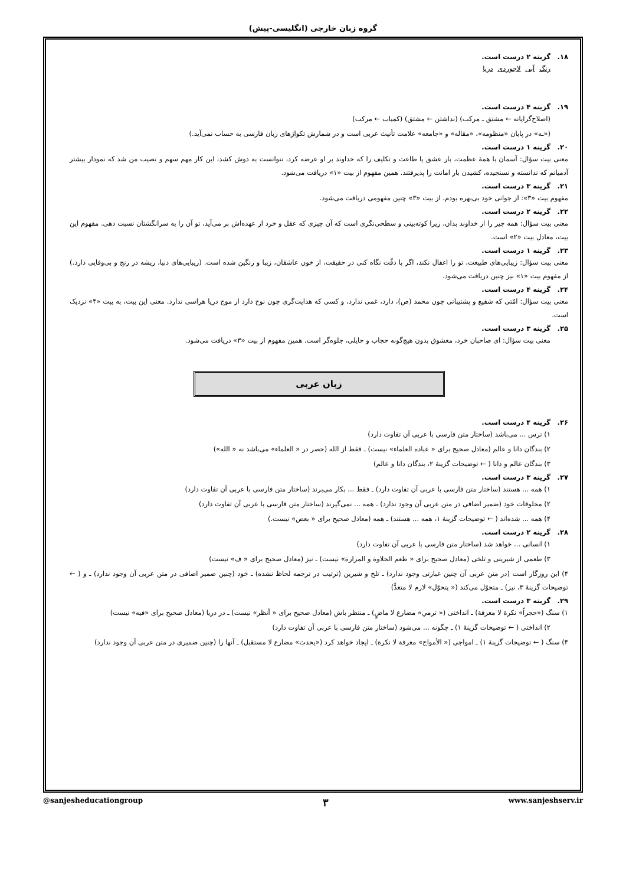گروه زبان خارجی (انگلیسی-پیش)
۱۸. گزینه ۲ درست است.
رنگ آبی لاجوردی دریا
۱۹. گزینه ۴ درست است.
(اصلاح‌گرایانه ← مشتق ـ مرکب) (نداشتن ← مشتق) (کمیاب ← مرکب)
(«ـه» در پایان «منظومه»، «مقاله» و «جامعه» علامت تأنیث عربی است و در شمارش تکواژهای زبان فارسی به حساب نمی‌آید.)
۲۰. گزینه ۱ درست است.
معنی بیت سؤال: آسمان با همهٔ عظمت، بار عشق یا طاعت و تکلیف را که خداوند بر او عرضه کرد، نتوانست به دوش کشد، این کار مهم سهم و نصیب من شد که نمودار بیشتر آدمیانم که ندانسته و نسنجیده، کشیدن بار امانت را پذیرفتند. همین مفهوم از بیت «۱» دریافت می‌شود.
۲۱. گزینه ۳ درست است.
مفهوم بیت «۳»: از جوانی خود بی‌بهره بودم. از بیت «۳» چنین مفهومی دریافت می‌شود.
۲۲. گزینه ۲ درست است.
معنی بیت سؤال: همه چیز را از خداوند بدان، زیرا کوته‌بینی و سطحی‌نگری است که آن چیزی که عقل و خرد از عهده‌اش بر می‌آید، تو آن را به سرانگشتان نسبت دهی. مفهوم این بیت، معادل بیت «۲» است.
۲۳. گزینه ۱ درست است.
معنی بیت سؤال: زیبایی‌های طبیعت، تو را اغفال نکند، اگر با دقّت نگاه کنی در حقیقت، از خون عاشقان، زیبا و رنگین شده است. (زیبایی‌های دنیا، ریشه در رنج و بی‌وفایی دارد.) از مفهوم بیت «۱» نیز چنین دریافت می‌شود.
۲۴. گزینه ۴ درست است.
معنی بیت سؤال: امّتی که شفیع و پشتیبانی چون محمد (ص)، دارد، غمی ندارد، و کسی که هدایت‌گری چون نوح دارد از موج دریا هراسی ندارد. معنی این بیت، به بیت «۴» نزدیک است.
۲۵. گزینه ۳ درست است.
معنی بیت سؤال: ای صاحبان خرد، معشوق بدون هیچ‌گونه حجاب و حایلی، جلوه‌گر است. همین مفهوم از بیت «۳» دریافت می‌شود.
زبان عربی
۲۶. گزینه ۴ درست است.
۱) ترس ... می‌باشد (ساختار متن فارسی با عربی آن تفاوت دارد)
۲) بندگان دانا و عالم (معادل صحیح برای « عباده العلماء» نیست) ـ فقط از الله (حصر در « العلماء» می‌باشد نه « الله»)
۳) بندگان عالم و دانا ( ← توضیحات گزینهٔ ۲، بندگان دانا و عالم)
۲۷. گزینه ۳ درست است.
۱) همه ... هستند (ساختار متن فارسی با عربی آن تفاوت دارد) ـ فقط ... بکار می‌برند (ساختار متن فارسی با عربی آن تفاوت دارد)
۲) مخلوقات خود (ضمیر اضافی در متن عربی آن وجود ندارد) ـ همه ... نمی‌گیرند (ساختار متن فارسی با عربی آن تفاوت دارد)
۴) همه ... شده‌اند ( ← توضیحات گزینهٔ ۱، همه ... هستند) ـ همه (معادل صحیح برای « بعض» نیست.)
۲۸. گزینه ۲ درست است.
۱) انسانی ... خواهد شد (ساختار متن فارسی با عربی آن تفاوت دارد)
۳) طعمی از شیرینی و تلخی (معادل صحیح برای « طعم الحلاوة و المرارة» نیست) ـ نیز (معادل صحیح برای « ف» نیست)
۴) این روزگار است (در متن عربی آن چنین عبارتی وجود ندارد) ـ تلخ و شیرین (ترتیب در ترجمه لحاظ نشده) ـ خود (چنین ضمیر اضافی در متن عربی آن وجود ندارد) ـ و ( ← توضیحات گزینهٔ ۳، نیز) ـ متحوّل می‌کند (« یتحوّل» لازم لا متعدٍّ)
۲۹. گزینه ۳ درست است.
۱) سنگ («حجراً» نکرة لا معرفة) ـ انداختی (« ترمي» مضارع لا ماضٍ) ـ منتظر باش (معادل صحیح برای « أنظر» نیست) ـ در دریا (معادل صحیح برای «فیه» نیست)
۲) انداختی ( ← توضیحات گزینهٔ ۱) ـ چگونه ... می‌شود (ساختار متن فارسی با عربی آن تفاوت دارد)
۴) سنگ ( ← توضیحات گزینهٔ ۱) ـ امواجی (« الأمواج» معرفة لا نکرة) ـ ایجاد خواهد کرد («یحدث» مضارع لا مستقبل) ـ آنها را (چنین ضمیری در متن عربی آن وجود ندارد)
@sanjesheducationgroup ۳ www.sanjeshserv.ir